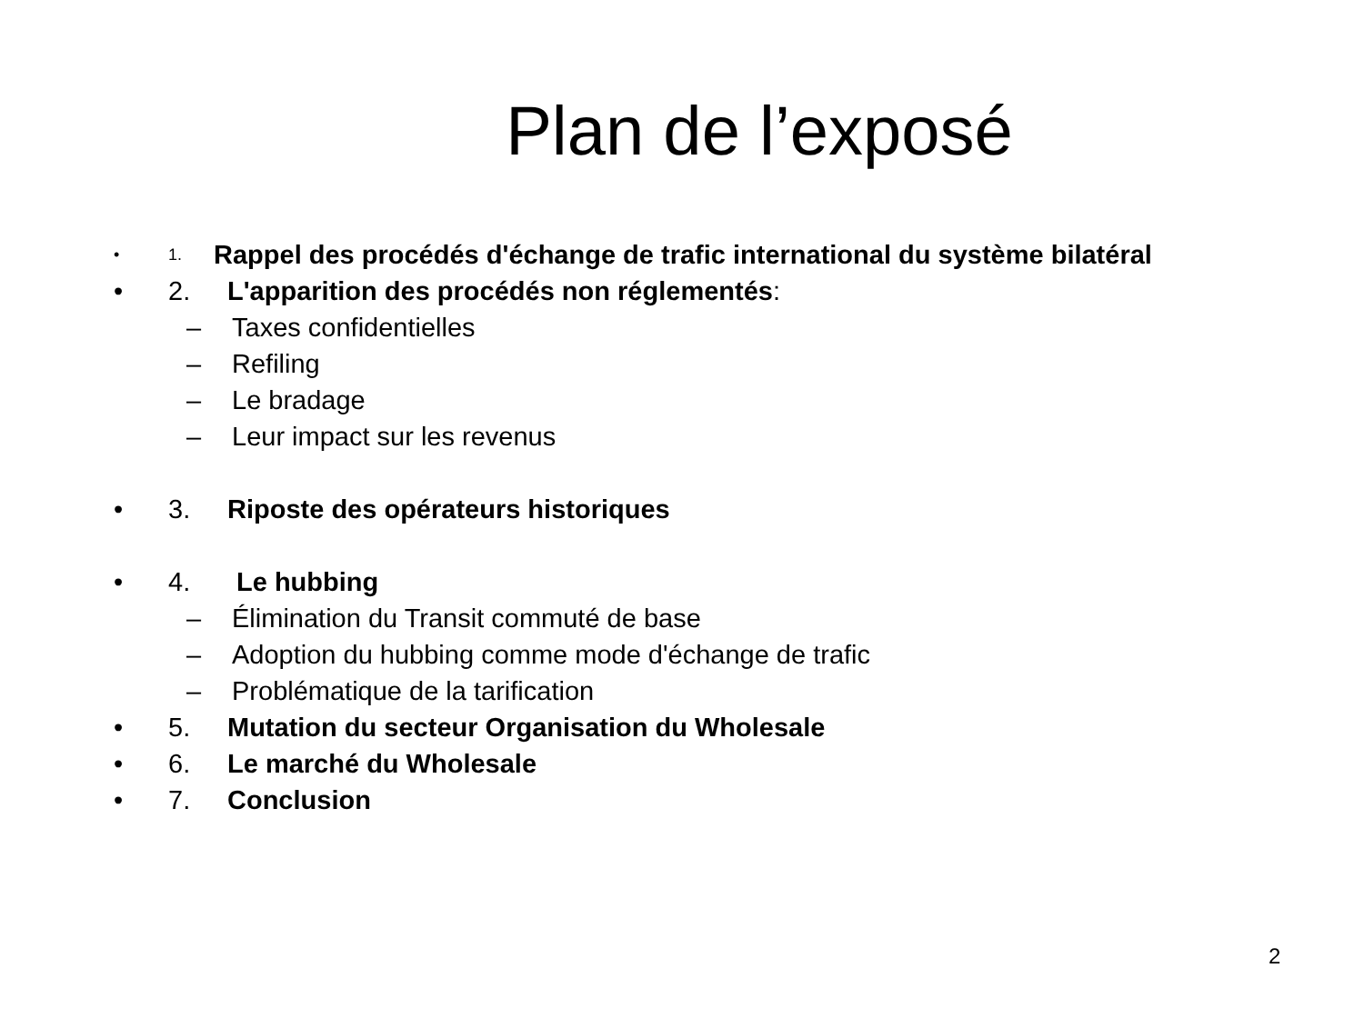Plan de l’exposé
• 1. Rappel des procédés d'échange de trafic international du système bilatéral
• 2. L'apparition des procédés non réglementés:
– Taxes confidentielles
– Refiling
– Le bradage
– Leur impact sur les revenus
• 3. Riposte des opérateurs historiques
• 4. Le hubbing
– Élimination du Transit commuté de base
– Adoption du hubbing comme mode d'échange de trafic
– Problématique de la tarification
• 5. Mutation du secteur Organisation du Wholesale
• 6. Le marché du Wholesale
• 7. Conclusion
2